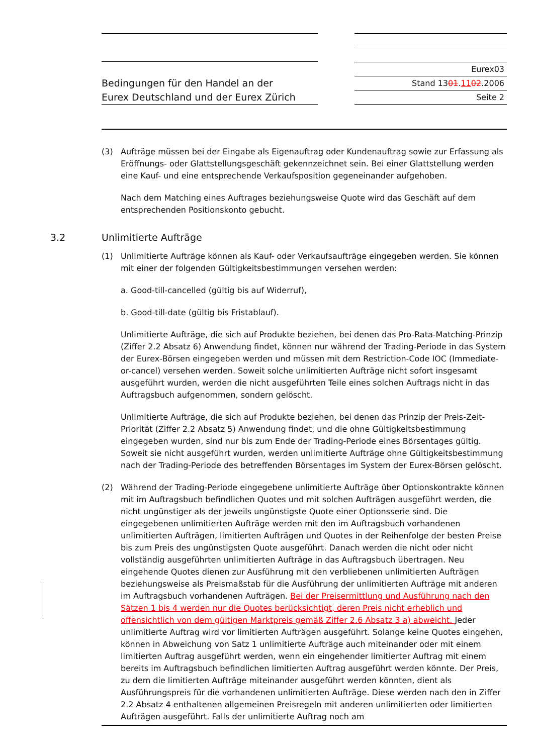Bedingungen für den Handel an der
Eurex Deutschland und der Eurex Zürich
Eurex03
Stand 1301.1102.2006
Seite 2
(3) Aufträge müssen bei der Eingabe als Eigenauftrag oder Kundenauftrag sowie zur Erfassung als Eröffnungs- oder Glattstellungsgeschäft gekennzeichnet sein. Bei einer Glattstellung werden eine Kauf- und eine entsprechende Verkaufsposition gegeneinander aufgehoben.
Nach dem Matching eines Auftrages beziehungsweise Quote wird das Geschäft auf dem entsprechenden Positionskonto gebucht.
3.2 Unlimitierte Aufträge
(1) Unlimitierte Aufträge können als Kauf- oder Verkaufsaufträge eingegeben werden. Sie können mit einer der folgenden Gültigkeitsbestimmungen versehen werden:
a. Good-till-cancelled (gültig bis auf Widerruf),
b. Good-till-date (gültig bis Fristablauf).
Unlimitierte Aufträge, die sich auf Produkte beziehen, bei denen das Pro-Rata-Matching-Prinzip (Ziffer 2.2 Absatz 6) Anwendung findet, können nur während der Trading-Periode in das System der Eurex-Börsen eingegeben werden und müssen mit dem Restriction-Code IOC (Immediate-or-cancel) versehen werden. Soweit solche unlimitierten Aufträge nicht sofort insgesamt ausgeführt wurden, werden die nicht ausgeführten Teile eines solchen Auftrags nicht in das Auftragsbuch aufgenommen, sondern gelöscht.
Unlimitierte Aufträge, die sich auf Produkte beziehen, bei denen das Prinzip der Preis-Zeit-Priorität (Ziffer 2.2 Absatz 5) Anwendung findet, und die ohne Gültigkeitsbestimmung eingegeben wurden, sind nur bis zum Ende der Trading-Periode eines Börsentages gültig. Soweit sie nicht ausgeführt wurden, werden unlimitierte Aufträge ohne Gültigkeitsbestimmung nach der Trading-Periode des betreffenden Börsentages im System der Eurex-Börsen gelöscht.
(2) Während der Trading-Periode eingegebene unlimitierte Aufträge über Optionskontrakte können mit im Auftragsbuch befindlichen Quotes und mit solchen Aufträgen ausgeführt werden, die nicht ungünstiger als der jeweils ungünstigste Quote einer Optionsserie sind. Die eingegebenen unlimitierten Aufträge werden mit den im Auftragsbuch vorhandenen unlimitierten Aufträgen, limitierten Aufträgen und Quotes in der Reihenfolge der besten Preise bis zum Preis des ungünstigsten Quote ausgeführt. Danach werden die nicht oder nicht vollständig ausgeführten unlimitierten Aufträge in das Auftragsbuch übertragen. Neu eingehende Quotes dienen zur Ausführung mit den verbliebenen unlimitierten Aufträgen beziehungsweise als Preismaßstab für die Ausführung der unlimitierten Aufträge mit anderen im Auftragsbuch vorhandenen Aufträgen. Bei der Preisermittlung und Ausführung nach den Sätzen 1 bis 4 werden nur die Quotes berücksichtigt, deren Preis nicht erheblich und offensichtlich von dem gültigen Marktpreis gemäß Ziffer 2.6 Absatz 3 a) abweicht. Jeder unlimitierte Auftrag wird vor limitierten Aufträgen ausgeführt. Solange keine Quotes eingehen, können in Abweichung von Satz 1 unlimitierte Aufträge auch miteinander oder mit einem limitierten Auftrag ausgeführt werden, wenn ein eingehender limitierter Auftrag mit einem bereits im Auftragsbuch befindlichen limitierten Auftrag ausgeführt werden könnte. Der Preis, zu dem die limitierten Aufträge miteinander ausgeführt werden könnten, dient als Ausführungspreis für die vorhandenen unlimitierten Aufträge. Diese werden nach den in Ziffer 2.2 Absatz 4 enthaltenen allgemeinen Preisregeln mit anderen unlimitierten oder limitierten Aufträgen ausgeführt. Falls der unlimitierte Auftrag noch am